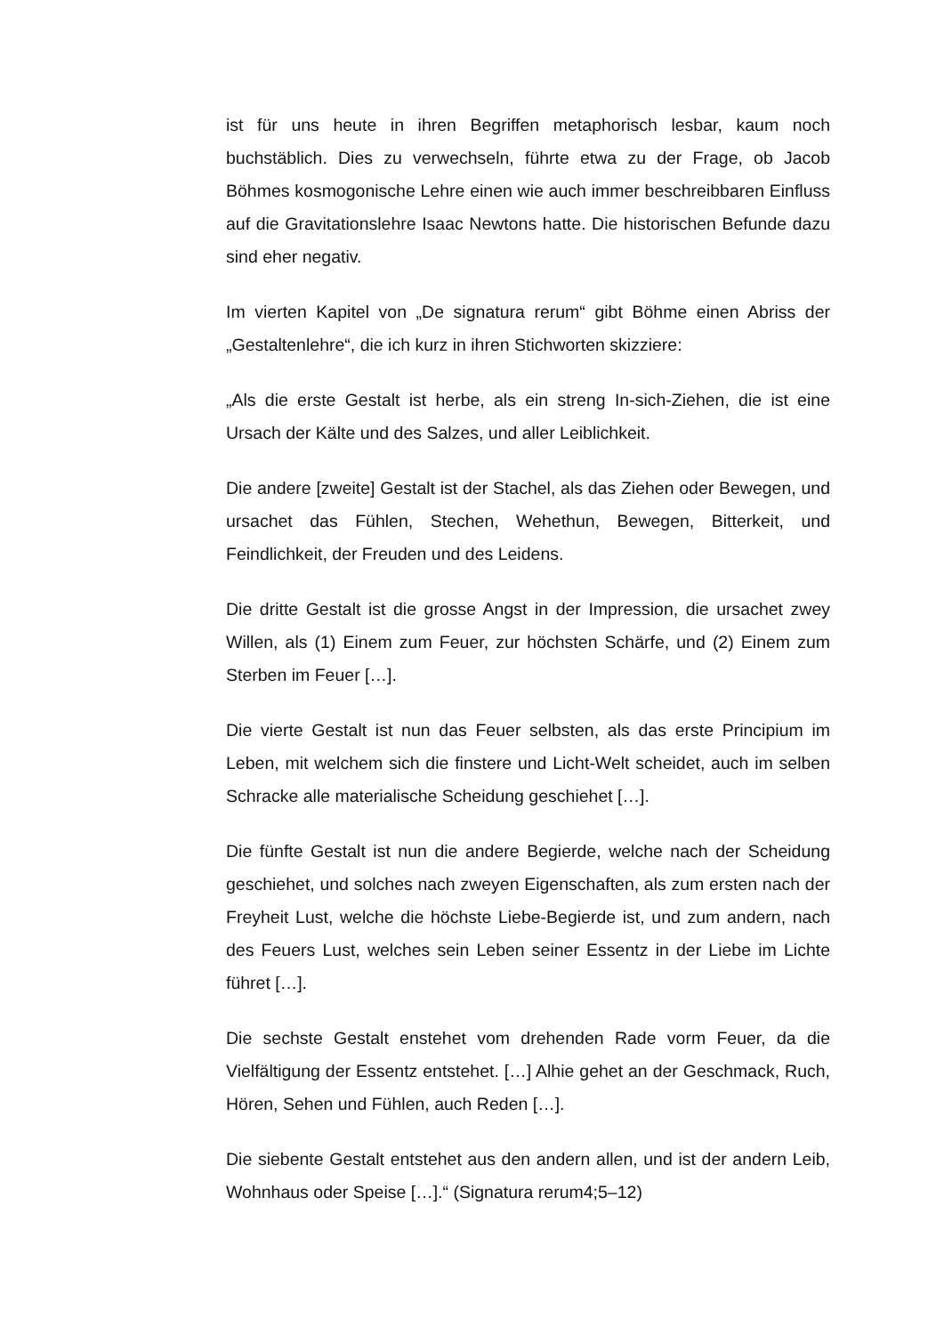ist für uns heute in ihren Begriffen metaphorisch lesbar, kaum noch buchstäblich. Dies zu verwechseln, führte etwa zu der Frage, ob Jacob Böhmes kosmogonische Lehre einen wie auch immer beschreibbaren Einfluss auf die Gravitationslehre Isaac Newtons hatte. Die historischen Befunde dazu sind eher negativ.
Im vierten Kapitel von „De signatura rerum“ gibt Böhme einen Abriss der „Gestaltenlehre“, die ich kurz in ihren Stichworten skizziere:
„Als die erste Gestalt ist herbe, als ein streng In-sich-Ziehen, die ist eine Ursach der Kälte und des Salzes, und aller Leiblichkeit.
Die andere [zweite] Gestalt ist der Stachel, als das Ziehen oder Bewegen, und ursachet das Fühlen, Stechen, Wehethun, Bewegen, Bitterkeit, und Feindlichkeit, der Freuden und des Leidens.
Die dritte Gestalt ist die grosse Angst in der Impression, die ursachet zwey Willen, als (1) Einem zum Feuer, zur höchsten Schärfe, und (2) Einem zum Sterben im Feuer […].
Die vierte Gestalt ist nun das Feuer selbsten, als das erste Principium im Leben, mit welchem sich die finstere und Licht-Welt scheidet, auch im selben Schracke alle materialische Scheidung geschiehet […].
Die fünfte Gestalt ist nun die andere Begierde, welche nach der Scheidung geschiehet, und solches nach zweyen Eigenschaften, als zum ersten nach der Freyheit Lust, welche die höchste Liebe-Begierde ist, und zum andern, nach des Feuers Lust, welches sein Leben seiner Essentz in der Liebe im Lichte führet […].
Die sechste Gestalt enstehet vom drehenden Rade vorm Feuer, da die Vielfältigung der Essentz entstehet. […] Alhie gehet an der Geschmack, Ruch, Hören, Sehen und Fühlen, auch Reden […].
Die siebente Gestalt entstehet aus den andern allen, und ist der andern Leib, Wohnhaus oder Speise […].“ (Signatura rerum4;5–12)